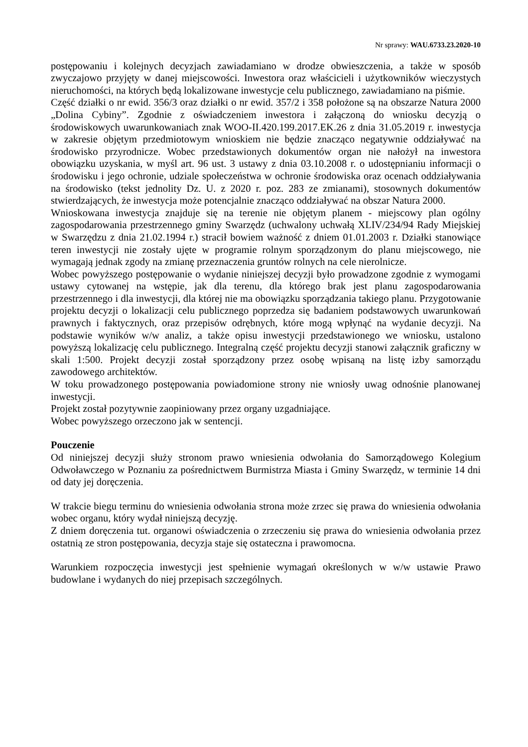Nr sprawy: WAU.6733.23.2020-10
postępowaniu i kolejnych decyzjach zawiadamiano w drodze obwieszczenia, a także w sposób zwyczajowo przyjęty w danej miejscowości. Inwestora oraz właścicieli i użytkowników wieczystych nieruchomości, na których będą lokalizowane inwestycje celu publicznego, zawiadamiano na piśmie.
Część działki o nr ewid. 356/3 oraz działki o nr ewid. 357/2 i 358 położone są na obszarze Natura 2000 „Dolina Cybiny”. Zgodnie z oświadczeniem inwestora i załączoną do wniosku decyzją o środowiskowych uwarunkowaniach znak WOO-II.420.199.2017.EK.26 z dnia 31.05.2019 r. inwestycja w zakresie objętym przedmiotowym wnioskiem nie będzie znacząco negatywnie oddziaływać na środowisko przyrodnicze. Wobec przedstawionych dokumentów organ nie nałożył na inwestora obowiązku uzyskania, w myśl art. 96 ust. 3 ustawy z dnia 03.10.2008 r. o udostępnianiu informacji o środowisku i jego ochronie, udziale społeczeństwa w ochronie środowiska oraz ocenach oddziaływania na środowisko (tekst jednolity Dz. U. z 2020 r. poz. 283 ze zmianami), stosownych dokumentów stwierdzających, że inwestycja może potencjalnie znacząco oddziaływać na obszar Natura 2000.
Wnioskowana inwestycja znajduje się na terenie nie objętym planem - miejscowy plan ogólny zagospodarowania przestrzennego gminy Swarzędz (uchwalony uchwałą XLIV/234/94 Rady Miejskiej w Swarzędzu z dnia 21.02.1994 r.) stracił bowiem ważność z dniem 01.01.2003 r. Działki stanowiące teren inwestycji nie zostały ujęte w programie rolnym sporządzonym do planu miejscowego, nie wymagają jednak zgody na zmianę przeznaczenia gruntów rolnych na cele nierolnicze.
Wobec powyższego postępowanie o wydanie niniejszej decyzji było prowadzone zgodnie z wymogami ustawy cytowanej na wstępie, jak dla terenu, dla którego brak jest planu zagospodarowania przestrzennego i dla inwestycji, dla której nie ma obowiązku sporządzania takiego planu. Przygotowanie projektu decyzji o lokalizacji celu publicznego poprzedza się badaniem podstawowych uwarunkowań prawnych i faktycznych, oraz przepisów odrębnych, które mogą wpłynąć na wydanie decyzji. Na podstawie wyników w/w analiz, a także opisu inwestycji przedstawionego we wniosku, ustalono powyższą lokalizację celu publicznego. Integralną część projektu decyzji stanowi załącznik graficzny w skali 1:500. Projekt decyzji został sporządzony przez osobę wpisaną na listę izby samorządu zawodowego architektów.
W toku prowadzonego postępowania powiadomione strony nie wniosły uwag odnośnie planowanej inwestycji.
Projekt został pozytywnie zaopiniowany przez organy uzgadniające.
Wobec powyższego orzeczono jak w sentencji.
Pouczenie
Od niniejszej decyzji służy stronom prawo wniesienia odwołania do Samorządowego Kolegium Odwoławczego w Poznaniu za pośrednictwem Burmistrza Miasta i Gminy Swarzędz, w terminie 14 dni od daty jej doręczenia.
W trakcie biegu terminu do wniesienia odwołania strona może zrzec się prawa do wniesienia odwołania wobec organu, który wydał niniejszą decyzję.
Z dniem doręczenia tut. organowi oświadczenia o zrzeczeniu się prawa do wniesienia odwołania przez ostatnią ze stron postępowania, decyzja staje się ostateczna i prawomocna.
Warunkiem rozpoczęcia inwestycji jest spełnienie wymagań określonych w w/w ustawie Prawo budowlane i wydanych do niej przepisach szczególnych.